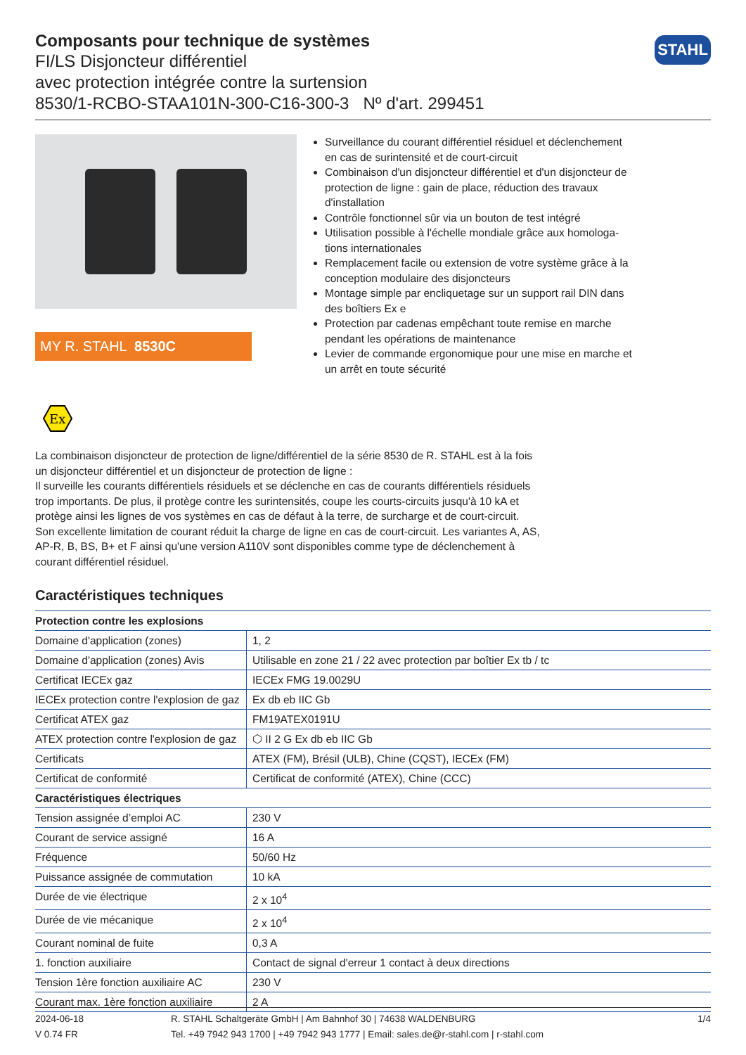Composants pour technique de systèmes
FI/LS Disjoncteur différentiel
avec protection intégrée contre la surtension
8530/1-RCBO-STAA101N-300-C16-300-3 Nº d'art. 299451
STAHL
MY R. STAHL 8530C
Surveillance du courant différentiel résiduel et déclenchement en cas de surintensité et de court-circuit
Combinaison d'un disjoncteur différentiel et d'un disjoncteur de protection de ligne : gain de place, réduction des travaux d'installation
Contrôle fonctionnel sûr via un bouton de test intégré
Utilisation possible à l'échelle mondiale grâce aux homologa­tions internationales
Remplacement facile ou extension de votre système grâce à la conception modulaire des disjoncteurs
Montage simple par encliquetage sur un support rail DIN dans des boîtiers Ex e
Protection par cadenas empêchant toute remise en marche pendant les opérations de maintenance
Levier de commande ergonomique pour une mise en marche et un arrêt en toute sécurité
Ex
La combinaison disjoncteur de protection de ligne/différentiel de la série 8530 de R. STAHL est à la fois un disjoncteur différentiel et un disjoncteur de protection de ligne :
Il surveille les courants différentiels résiduels et se déclenche en cas de courants différentiels rési­duels trop importants. De plus, il protège contre les surintensités, coupe les courts-circuits jusqu'à 10 kA et protège ainsi les lignes de vos systèmes en cas de défaut à la terre, de surcharge et de court-circuit. Son excellente limitation de courant réduit la charge de ligne en cas de court-circuit. Les variantes A, AS, AP-R, B, BS, B+ et F ainsi qu'une version A110V sont disponibles comme type de déclenchement à courant différentiel résiduel.
Caractéristiques techniques
| Protection contre les explosions | |
| --- | --- |
| Domaine d'application (zones) | 1, 2 |
| Domaine d'application (zones) Avis | Utilisable en zone 21 / 22 avec protection par boîtier Ex tb / tc |
| Certificat IECEx gaz | IECEx FMG 19.0029U |
| IECEx protection contre l'explosion de gaz | Ex db eb IIC Gb |
| Certificat ATEX gaz | FM19ATEX0191U |
| ATEX protection contre l'explosion de gaz | ⬡ II 2 G Ex db eb IIC Gb |
| Certificats | ATEX (FM), Brésil (ULB), Chine (CQST), IECEx (FM) |
| Certificat de conformité | Certificat de conformité (ATEX), Chine (CCC) |
| Caractéristiques électriques | |
| Tension assignée d’emploi AC | 230 V |
| Courant de service assigné | 16 A |
| Fréquence | 50/60 Hz |
| Puissance assignée de commutation | 10 kA |
| Durée de vie électrique | 2 x 10<sup>4</sup> |
| Durée de vie mécanique | 2 x 10<sup>4</sup> |
| Courant nominal de fuite | 0,3 A |
| 1. fonction auxiliaire | Contact de signal d'erreur 1 contact à deux directions |
| Tension 1ère fonction auxiliaire AC | 230 V |
| Courant max. 1ère fonction auxiliaire | 2 A |
2024-06-18
V 0.74 FR
R. STAHL Schaltgeräte GmbH | Am Bahnhof 30 | 74638 WALDENBURG
Tel. +49 7942 943 1700 | +49 7942 943 1777 | Email: sales.de@r-stahl.com | r-stahl.com
1/4